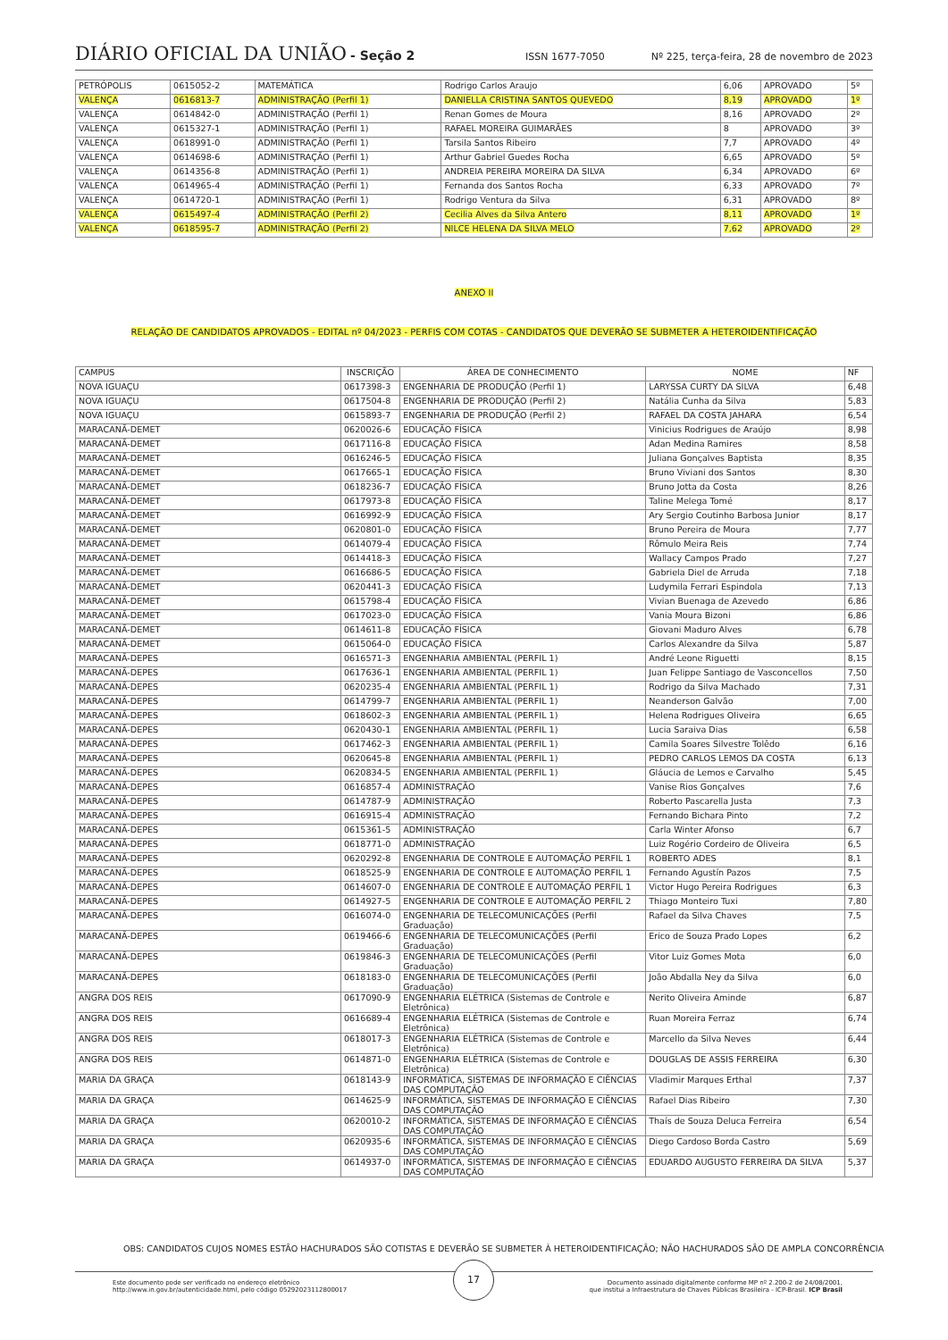DIÁRIO OFICIAL DA UNIÃO - Seção 2 ISSN 1677-7050 Nº 225, terça-feira, 28 de novembro de 2023
| PETRÓPOLIS | 0615052-2 | MATEMÁTICA | Rodrigo Carlos Araujo | 6,06 | APROVADO | 5º |
| VALENÇA | 0616813-7 | ADMINISTRAÇÃO (Perfil 1) | DANIELLA CRISTINA SANTOS QUEVEDO | 8,19 | APROVADO | 1º |
| VALENÇA | 0614842-0 | ADMINISTRAÇÃO (Perfil 1) | Renan Gomes de Moura | 8,16 | APROVADO | 2º |
| VALENÇA | 0615327-1 | ADMINISTRAÇÃO (Perfil 1) | RAFAEL MOREIRA GUIMARÃES | 8 | APROVADO | 3º |
| VALENÇA | 0618991-0 | ADMINISTRAÇÃO (Perfil 1) | Tarsila Santos Ribeiro | 7,7 | APROVADO | 4º |
| VALENÇA | 0614698-6 | ADMINISTRAÇÃO (Perfil 1) | Arthur Gabriel Guedes Rocha | 6,65 | APROVADO | 5º |
| VALENÇA | 0614356-8 | ADMINISTRAÇÃO (Perfil 1) | ANDREIA PEREIRA MOREIRA DA SILVA | 6,34 | APROVADO | 6º |
| VALENÇA | 0614965-4 | ADMINISTRAÇÃO (Perfil 1) | Fernanda dos Santos Rocha | 6,33 | APROVADO | 7º |
| VALENÇA | 0614720-1 | ADMINISTRAÇÃO (Perfil 1) | Rodrigo Ventura da Silva | 6,31 | APROVADO | 8º |
| VALENÇA | 0615497-4 | ADMINISTRAÇÃO (Perfil 2) | Cecilia Alves da Silva Antero | 8,11 | APROVADO | 1º |
| VALENÇA | 0618595-7 | ADMINISTRAÇÃO (Perfil 2) | NILCE HELENA DA SILVA MELO | 7,62 | APROVADO | 2º |
ANEXO II
RELAÇÃO DE CANDIDATOS APROVADOS - EDITAL nº 04/2023 - PERFIS COM COTAS - CANDIDATOS QUE DEVERÃO SE SUBMETER A HETEROIDENTIFICAÇÃO
| CAMPUS | INSCRIÇÃO | ÁREA DE CONHECIMENTO | NOME | NF |
| --- | --- | --- | --- | --- |
| NOVA IGUAÇU | 0617398-3 | ENGENHARIA DE PRODUÇÃO (Perfil 1) | LARYSSA CURTY DA SILVA | 6,48 |
| NOVA IGUAÇU | 0617504-8 | ENGENHARIA DE PRODUÇÃO (Perfil 2) | Natália Cunha da Silva | 5,83 |
| NOVA IGUAÇU | 0615893-7 | ENGENHARIA DE PRODUÇÃO (Perfil 2) | RAFAEL DA COSTA JAHARA | 6,54 |
| MARACANÃ-DEMET | 0620026-6 | EDUCAÇÃO FÍSICA | Vinicius Rodrigues de Araújo | 8,98 |
| MARACANÃ-DEMET | 0617116-8 | EDUCAÇÃO FÍSICA | Adan Medina Ramires | 8,58 |
| MARACANÃ-DEMET | 0616246-5 | EDUCAÇÃO FÍSICA | Juliana Gonçalves Baptista | 8,35 |
| MARACANÃ-DEMET | 0617665-1 | EDUCAÇÃO FÍSICA | Bruno Viviani dos Santos | 8,30 |
| MARACANÃ-DEMET | 0618236-7 | EDUCAÇÃO FÍSICA | Bruno Jotta da Costa | 8,26 |
| MARACANÃ-DEMET | 0617973-8 | EDUCAÇÃO FÍSICA | Taline Melega Tomé | 8,17 |
| MARACANÃ-DEMET | 0616992-9 | EDUCAÇÃO FÍSICA | Ary Sergio Coutinho Barbosa Junior | 8,17 |
| MARACANÃ-DEMET | 0620801-0 | EDUCAÇÃO FÍSICA | Bruno Pereira de Moura | 7,77 |
| MARACANÃ-DEMET | 0614079-4 | EDUCAÇÃO FÍSICA | Rômulo Meira Reis | 7,74 |
| MARACANÃ-DEMET | 0614418-3 | EDUCAÇÃO FÍSICA | Wallacy Campos Prado | 7,27 |
| MARACANÃ-DEMET | 0616686-5 | EDUCAÇÃO FÍSICA | Gabriela Diel de Arruda | 7,18 |
| MARACANÃ-DEMET | 0620441-3 | EDUCAÇÃO FÍSICA | Ludymila Ferrari Espindola | 7,13 |
| MARACANÃ-DEMET | 0615798-4 | EDUCAÇÃO FÍSICA | Vivian Buenaga de Azevedo | 6,86 |
| MARACANÃ-DEMET | 0617023-0 | EDUCAÇÃO FÍSICA | Vania Moura Bizoni | 6,86 |
| MARACANÃ-DEMET | 0614611-8 | EDUCAÇÃO FÍSICA | Giovani Maduro Alves | 6,78 |
| MARACANÃ-DEMET | 0615064-0 | EDUCAÇÃO FÍSICA | Carlos Alexandre da Silva | 5,87 |
| MARACANÃ-DEPES | 0616571-3 | ENGENHARIA AMBIENTAL (PERFIL 1) | André Leone Riguetti | 8,15 |
| MARACANÃ-DEPES | 0617636-1 | ENGENHARIA AMBIENTAL (PERFIL 1) | Juan Felippe Santiago de Vasconcellos | 7,50 |
| MARACANÃ-DEPES | 0620235-4 | ENGENHARIA AMBIENTAL (PERFIL 1) | Rodrigo da Silva Machado | 7,31 |
| MARACANÃ-DEPES | 0614799-7 | ENGENHARIA AMBIENTAL (PERFIL 1) | Neanderson Galvão | 7,00 |
| MARACANÃ-DEPES | 0618602-3 | ENGENHARIA AMBIENTAL (PERFIL 1) | Helena Rodrigues Oliveira | 6,65 |
| MARACANÃ-DEPES | 0620430-1 | ENGENHARIA AMBIENTAL (PERFIL 1) | Lucia Saraiva Dias | 6,58 |
| MARACANÃ-DEPES | 0617462-3 | ENGENHARIA AMBIENTAL (PERFIL 1) | Camila Soares Silvestre Tolêdo | 6,16 |
| MARACANÃ-DEPES | 0620645-8 | ENGENHARIA AMBIENTAL (PERFIL 1) | PEDRO CARLOS LEMOS DA COSTA | 6,13 |
| MARACANÃ-DEPES | 0620834-5 | ENGENHARIA AMBIENTAL (PERFIL 1) | Gláucia de Lemos e Carvalho | 5,45 |
| MARACANÃ-DEPES | 0616857-4 | ADMINISTRAÇÃO | Vanise Rios Gonçalves | 7,6 |
| MARACANÃ-DEPES | 0614787-9 | ADMINISTRAÇÃO | Roberto Pascarella Justa | 7,3 |
| MARACANÃ-DEPES | 0616915-4 | ADMINISTRAÇÃO | Fernando Bichara Pinto | 7,2 |
| MARACANÃ-DEPES | 0615361-5 | ADMINISTRAÇÃO | Carla Winter Afonso | 6,7 |
| MARACANÃ-DEPES | 0618771-0 | ADMINISTRAÇÃO | Luiz Rogério Cordeiro de Oliveira | 6,5 |
| MARACANÃ-DEPES | 0620292-8 | ENGENHARIA DE CONTROLE E AUTOMAÇÃO PERFIL 1 | ROBERTO ADES | 8,1 |
| MARACANÃ-DEPES | 0618525-9 | ENGENHARIA DE CONTROLE E AUTOMAÇÃO PERFIL 1 | Fernando Agustín Pazos | 7,5 |
| MARACANÃ-DEPES | 0614607-0 | ENGENHARIA DE CONTROLE E AUTOMAÇÃO PERFIL 1 | Victor Hugo Pereira Rodrigues | 6,3 |
| MARACANÃ-DEPES | 0614927-5 | ENGENHARIA DE CONTROLE E AUTOMAÇÃO PERFIL 2 | Thiago Monteiro Tuxi | 7,80 |
| MARACANÃ-DEPES | 0616074-0 | ENGENHARIA DE TELECOMUNICAÇÕES (Perfil Graduação) | Rafael da Silva Chaves | 7,5 |
| MARACANÃ-DEPES | 0619466-6 | ENGENHARIA DE TELECOMUNICAÇÕES (Perfil Graduação) | Erico de Souza Prado Lopes | 6,2 |
| MARACANÃ-DEPES | 0619846-3 | ENGENHARIA DE TELECOMUNICAÇÕES (Perfil Graduação) | Vitor Luiz Gomes Mota | 6,0 |
| MARACANÃ-DEPES | 0618183-0 | ENGENHARIA DE TELECOMUNICAÇÕES (Perfil Graduação) | João Abdalla Ney da Silva | 6,0 |
| ANGRA DOS REIS | 0617090-9 | ENGENHARIA ELÉTRICA (Sistemas de Controle e Eletrônica) | Nerito Oliveira Aminde | 6,87 |
| ANGRA DOS REIS | 0616689-4 | ENGENHARIA ELÉTRICA (Sistemas de Controle e Eletrônica) | Ruan Moreira Ferraz | 6,74 |
| ANGRA DOS REIS | 0618017-3 | ENGENHARIA ELÉTRICA (Sistemas de Controle e Eletrônica) | Marcello da Silva Neves | 6,44 |
| ANGRA DOS REIS | 0614871-0 | ENGENHARIA ELÉTRICA (Sistemas de Controle e Eletrônica) | DOUGLAS DE ASSIS FERREIRA | 6,30 |
| MARIA DA GRAÇA | 0618143-9 | INFORMÁTICA, SISTEMAS DE INFORMAÇÃO E CIÊNCIAS DAS COMPUTAÇÃO | Vladimir Marques Erthal | 7,37 |
| MARIA DA GRAÇA | 0614625-9 | INFORMÁTICA, SISTEMAS DE INFORMAÇÃO E CIÊNCIAS DAS COMPUTAÇÃO | Rafael Dias Ribeiro | 7,30 |
| MARIA DA GRAÇA | 0620010-2 | INFORMÁTICA, SISTEMAS DE INFORMAÇÃO E CIÊNCIAS DAS COMPUTAÇÃO | Thaís de Souza Deluca Ferreira | 6,54 |
| MARIA DA GRAÇA | 0620935-6 | INFORMÁTICA, SISTEMAS DE INFORMAÇÃO E CIÊNCIAS DAS COMPUTAÇÃO | Diego Cardoso Borda Castro | 5,69 |
| MARIA DA GRAÇA | 0614937-0 | INFORMÁTICA, SISTEMAS DE INFORMAÇÃO E CIÊNCIAS DAS COMPUTAÇÃO | EDUARDO AUGUSTO FERREIRA DA SILVA | 5,37 |
OBS: CANDIDATOS CUJOS NOMES ESTÃO HACHURADOS SÃO COTISTAS E DEVERÃO SE SUBMETER À HETEROIDENTIFICAÇÃO; NÃO HACHURADOS SÃO DE AMPLA CONCORRÊNCIA
Este documento pode ser verificado no endereço eletrônico
http://www.in.gov.br/autenticidade.html, pelo código 05292023112800017
17
Documento assinado digitalmente conforme MP nº 2.200-2 de 24/08/2001,
que institui a Infraestrutura de Chaves Públicas Brasileira - ICP-Brasil. ICP Brasil